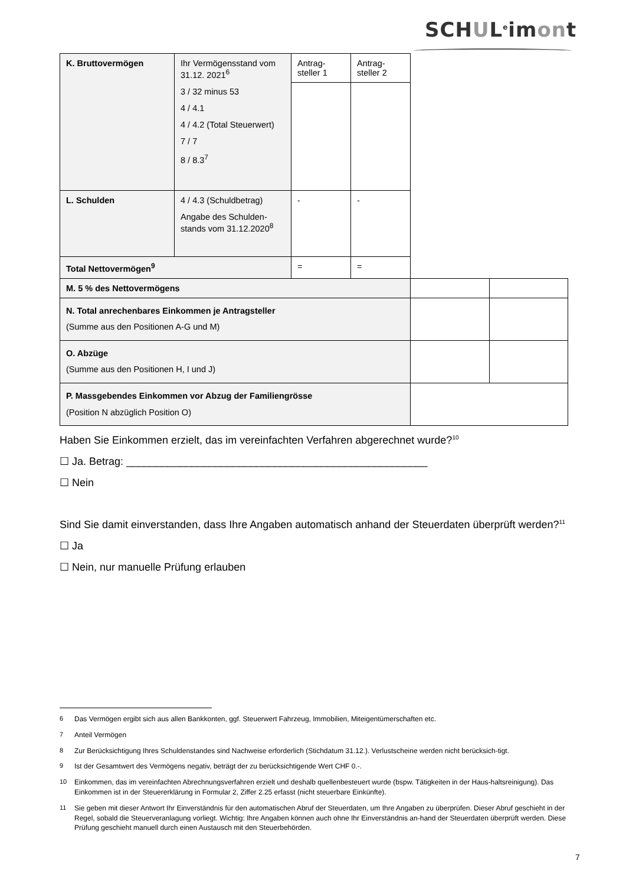SCHUL<sup>e</sup>imont
| K. Bruttovermögen | Ihr Vermögensstand vom 31.12. 2021<sup>6</sup> 3 / 32 minus 53 4 / 4.1 4 / 4.2 (Total Steuerwert) 7 / 7 8 / 8.3<sup>7</sup> | Antrag- steller 1 | Antrag- steller 2 | | |
| L. Schulden | 4 / 4.3 (Schuldbetrag) Angabe des Schulden- stands vom 31.12.2020<sup>8</sup> | - | - | | |
| Total Nettovermögen<sup>9</sup> | | = | = | | |
| M. 5 % des Nettovermögens | | | | | |
| N. Total anrechenbares Einkommen je Antragsteller (Summe aus den Positionen A-G und M) | | | | | |
| O. Abzüge (Summe aus den Positionen H, I und J) | | | | | |
| P. Massgebendes Einkommen vor Abzug der Familiengrösse (Position N abzüglich Position O) | | | | | |
Haben Sie Einkommen erzielt, das im vereinfachten Verfahren abgerechnet wurde?<sup>10</sup>
☐ Ja. Betrag: ___________________________________________________
☐ Nein
Sind Sie damit einverstanden, dass Ihre Angaben automatisch anhand der Steuerdaten überprüft werden?<sup>11</sup>
☐ Ja
☐ Nein, nur manuelle Prüfung erlauben
6 Das Vermögen ergibt sich aus allen Bankkonten, ggf. Steuerwert Fahrzeug, Immobilien, Miteigentümerschaften etc.
7 Anteil Vermögen
8 Zur Berücksichtigung Ihres Schuldenstandes sind Nachweise erforderlich (Stichdatum 31.12.). Verlustscheine werden nicht berücksich-tigt.
9 Ist der Gesamtwert des Vermögens negativ, beträgt der zu berücksichtigende Wert CHF 0.-.
10 Einkommen, das im vereinfachten Abrechnungsverfahren erzielt und deshalb quellenbesteuert wurde (bspw. Tätigkeiten in der Haus-haltsreinigung). Das Einkommen ist in der Steuererklärung in Formular 2, Ziffer 2.25 erfasst (nicht steuerbare Einkünfte).
11 Sie geben mit dieser Antwort Ihr Einverständnis für den automatischen Abruf der Steuerdaten, um Ihre Angaben zu überprüfen. Dieser Abruf geschieht in der Regel, sobald die Steuerveranlagung vorliegt. Wichtig: Ihre Angaben können auch ohne Ihr Einverständnis an-hand der Steuerdaten überprüft werden. Diese Prüfung geschieht manuell durch einen Austausch mit den Steuerbehörden.
7